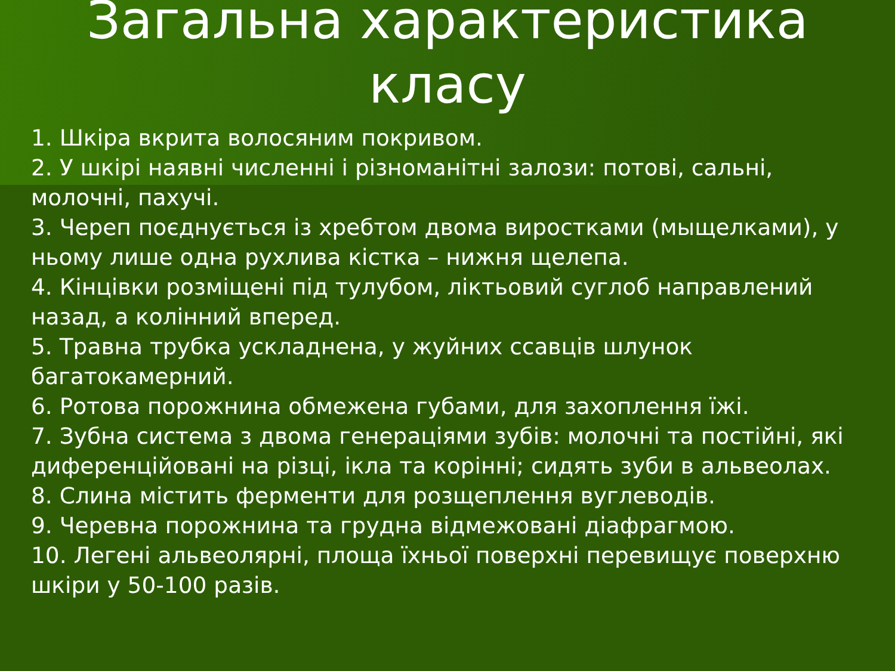Загальна характеристика
класу
1. Шкіра вкрита волосяним покривом.
2. У шкірі наявні численні і різноманітні залози: потові, сальні, молочні, пахучі.
3. Череп поєднується із хребтом двома виростками (мыщелками), у ньому лише одна рухлива кістка – нижня щелепа.
4. Кінцівки розміщені під тулубом, ліктьовий суглоб направлений назад, а колінний вперед.
5. Травна трубка ускладнена, у жуйних ссавців шлунок багатокамерний.
6. Ротова порожнина обмежена губами, для захоплення їжі.
7. Зубна система з двома генераціями зубів: молочні та постійні, які диференційовані на різці, ікла та корінні; сидять зуби в альвеолах.
8. Слина містить ферменти для розщеплення вуглеводів.
9. Черевна порожнина та грудна відмежовані діафрагмою.
10. Легені альвеолярні, площа їхньої поверхні перевищує поверхню шкіри у 50-100 разів.